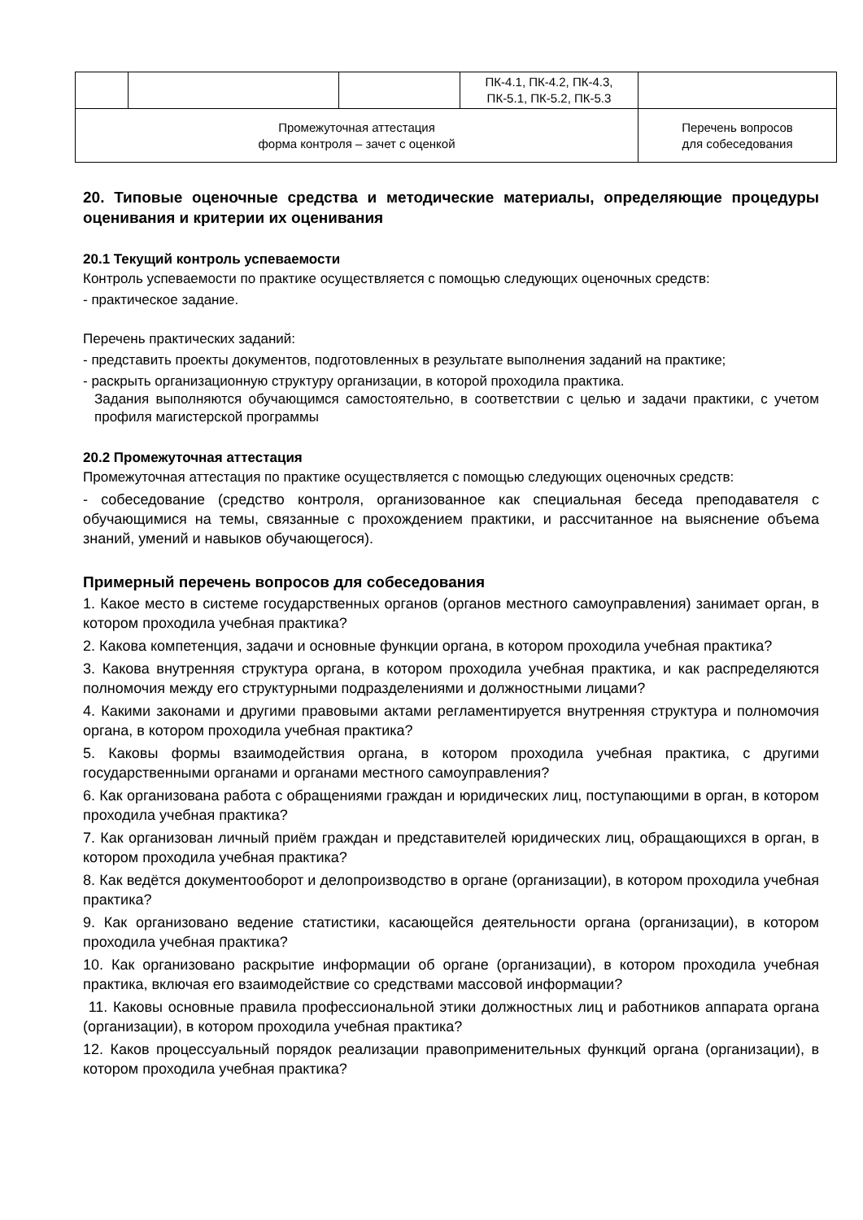| | | | ПК-4.1, ПК-4.2, ПК-4.3, ПК-5.1, ПК-5.2, ПК-5.3 | |
| Промежуточная аттестация форма контроля – зачет с оценкой | | | | Перечень вопросов для собеседования |
20. Типовые оценочные средства и методические материалы, определяющие процедуры оценивания и критерии их оценивания
20.1 Текущий контроль успеваемости
Контроль успеваемости по практике осуществляется с помощью следующих оценочных средств:
- практическое задание.
Перечень практических заданий:
- представить проекты документов, подготовленных в результате выполнения заданий на практике;
- раскрыть организационную структуру организации, в которой проходила практика.
Задания выполняются обучающимся самостоятельно, в соответствии с целью и задачи практики, с учетом профиля магистерской программы
20.2 Промежуточная аттестация
Промежуточная аттестация по практике осуществляется с помощью следующих оценочных средств:
- собеседование (средство контроля, организованное как специальная беседа преподавателя с обучающимися на темы, связанные с прохождением практики, и рассчитанное на выяснение объема знаний, умений и навыков обучающегося).
Примерный перечень вопросов для собеседования
1. Какое место в системе государственных органов (органов местного самоуправления) занимает орган, в котором проходила учебная практика?
2. Какова компетенция, задачи и основные функции органа, в котором проходила учебная практика?
3. Какова внутренняя структура органа, в котором проходила учебная практика, и как распределяются полномочия между его структурными подразделениями и должностными лицами?
4. Какими законами и другими правовыми актами регламентируется внутренняя структура и полномочия органа, в котором проходила учебная практика?
5. Каковы формы взаимодействия органа, в котором проходила учебная практика, с другими государственными органами и органами местного самоуправления?
6. Как организована работа с обращениями граждан и юридических лиц, поступающими в орган, в котором проходила учебная практика?
7. Как организован личный приём граждан и представителей юридических лиц, обращающихся в орган, в котором проходила учебная практика?
8. Как ведётся документооборот и делопроизводство в органе (организации), в котором проходила учебная практика?
9. Как организовано ведение статистики, касающейся деятельности органа (организации), в котором проходила учебная практика?
10. Как организовано раскрытие информации об органе (организации), в котором проходила учебная практика, включая его взаимодействие со средствами массовой информации?
11. Каковы основные правила профессиональной этики должностных лиц и работников аппарата органа (организации), в котором проходила учебная практика?
12. Каков процессуальный порядок реализации правоприменительных функций органа (организации), в котором проходила учебная практика?